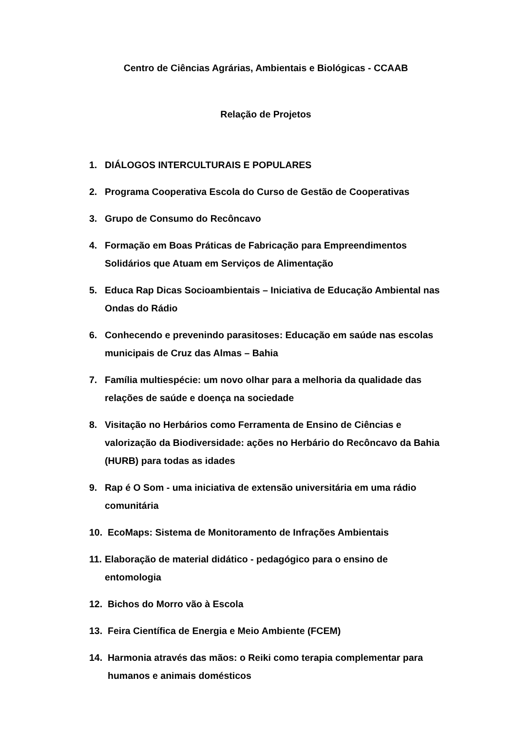Centro de Ciências Agrárias, Ambientais e Biológicas - CCAAB
Relação de Projetos
1. DIÁLOGOS INTERCULTURAIS E POPULARES
2. Programa Cooperativa Escola do Curso de Gestão de Cooperativas
3. Grupo de Consumo do Recôncavo
4. Formação em Boas Práticas de Fabricação para Empreendimentos Solidários que Atuam em Serviços de Alimentação
5. Educa Rap Dicas Socioambientais – Iniciativa de Educação Ambiental nas Ondas do Rádio
6. Conhecendo e prevenindo parasitoses: Educação em saúde nas escolas municipais de Cruz das Almas – Bahia
7. Família multiespécie: um novo olhar para a melhoria da qualidade das relações de saúde e doença na sociedade
8. Visitação no Herbários como Ferramenta de Ensino de Ciências e valorização da Biodiversidade: ações no Herbário do Recôncavo da Bahia (HURB) para todas as idades
9. Rap é O Som - uma iniciativa de extensão universitária em uma rádio comunitária
10. EcoMaps: Sistema de Monitoramento de Infrações Ambientais
11. Elaboração de material didático - pedagógico para o ensino de entomologia
12. Bichos do Morro vão à Escola
13. Feira Científica de Energia e Meio Ambiente (FCEM)
14. Harmonia através das mãos: o Reiki como terapia complementar para humanos e animais domésticos